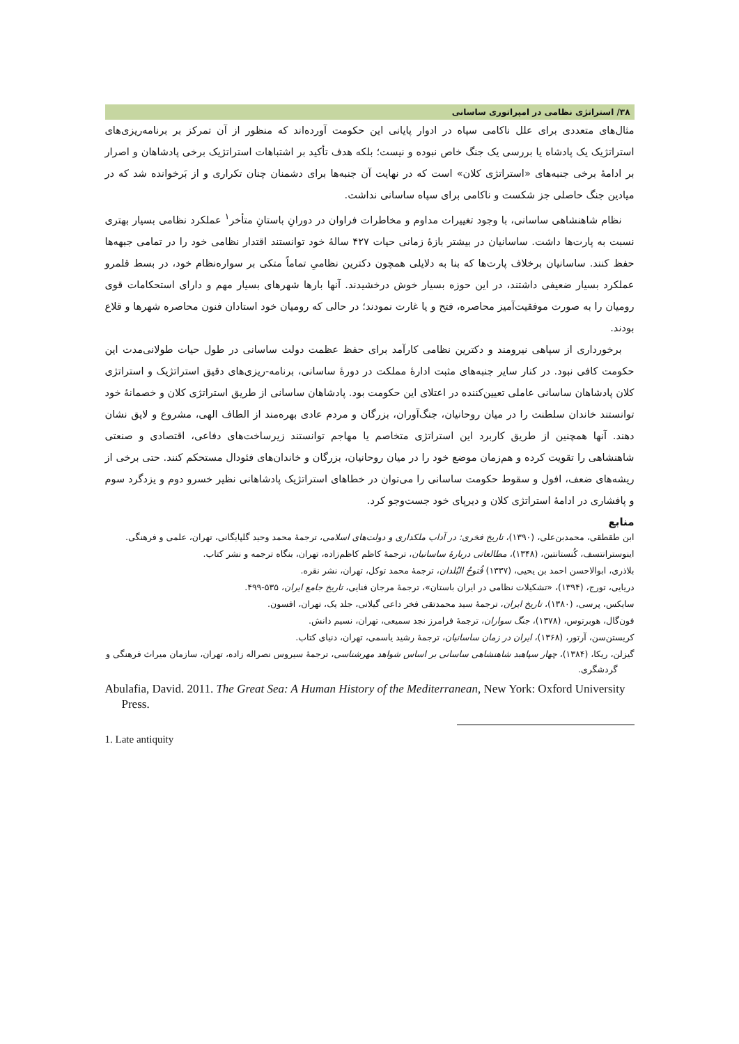۳۸/ استراتژی نظامی در امپراتوری ساسانی
مثال‌های متعددی برای علل ناکامی سپاه در ادوار پایانی این حکومت آورده‌اند که منظور از آن تمرکز بر برنامه‌ریزی‌های استراتژیک یک پادشاه یا بررسی یک جنگ خاص نبوده و نیست؛ بلکه هدف تأکید بر اشتباهات استراتژیک برخی پادشاهان و اصرار بر ادامۀ برخی جنبه‌های «استراتژی کلان» است که در نهایت آن جنبه‌ها برای دشمنان چنان تکراری و از بَرخوانده شد که در میادین جنگ حاصلی جز شکست و ناکامی برای سپاه ساسانی نداشت.
نظام شاهنشاهی ساسانی، با وجود تغییرات مداوم و مخاطرات فراوان در دورانِ باستانِ متأخر<sup>۱</sup> عملکرد نظامی بسیار بهتری نسبت به پارت‌ها داشت. ساسانیان در بیشتر بازۀ زمانی حیات ۴۲۷ سالۀ خود توانستند اقتدار نظامی خود را در تمامی جبهه‌ها حفظ کنند. ساسانیان برخلاف پارت‌ها که بنا به دلایلی همچون دکترین نظامیِ تماماً متکی بر سواره‌نظام خود، در بسط قلمرو عملکرد بسیار ضعیفی داشتند، در این حوزه بسیار خوش درخشیدند. آنها بارها شهرهای بسیار مهم و دارای استحکامات قوی رومیان را به صورت موفقیت‌آمیز محاصره، فتح و یا غارت نمودند؛ در حالی که رومیان خود استادان فنون محاصره شهرها و قلاع بودند.
برخورداری از سپاهی نیرومند و دکترین نظامی کارآمد برای حفظ عظمت دولت ساسانی در طول حیات طولانی‌مدت این حکومت کافی نبود. در کنار سایر جنبه‌های مثبت ادارۀ مملکت در دورۀ ساسانی، برنامه-ریزی‌های دقیق استراتژیک و استراتژی کلان پادشاهان ساسانی عاملی تعیین‌کننده در اعتلای این حکومت بود. پادشاهان ساسانی از طریق استراتژی کلان و خصمانۀ خود توانستند خاندان سلطنت را در میان روحانیان، جنگ‌آوران، بزرگان و مردم عادی بهره‌مند از الطاف الهی، مشروع و لایق نشان دهند. آنها همچنین از طریق کاربرد این استراتژی متخاصم یا مهاجم توانستند زیرساخت‌های دفاعی، اقتصادی و صنعتی شاهنشاهی را تقویت کرده و هم‌زمان موضع خود را در میان روحانیان، بزرگان و خاندان‌های فئودال مستحکم کنند. حتی برخی از ریشه‌های ضعف، افول و سقوط حکومت ساسانی را می‌توان در خطاهای استراتژیک پادشاهانی نظیر خسرو دوم و یزدگرد سوم و پافشاری در ادامۀ استراتژی کلان و دیرپای خود جست‌وجو کرد.
منابع
ابن طقطقی، محمدبن‌علی، (۱۳۹۰)، تاریخ فخری: در آداب ملکداری و دولت‌های اسلامی، ترجمۀ محمد وحید گلپایگانی، تهران، علمی و فرهنگی.
اینوسترانتسف، کُنستانتین، (۱۳۴۸)، مطالعاتی دربارۀ ساسانیان، ترجمۀ کاظم کاظم‌زاده، تهران، بنگاه ترجمه و نشر کتاب.
بلاذری، ابوالاحسن احمد بن یحیی، (۱۳۳۷) فُتوحُ البُلدان، ترجمۀ محمد توکل، تهران، نشر نقره.
دریایی، تورج، (۱۳۹۴)، «تشکیلات نظامی در ایران باستان»، ترجمۀ مرجان فنایی، تاریخ جامع ایران، ۵۳۵-۴۹۹.
سایکس، پرسی، (۱۳۸۰)، تاریخ ایران، ترجمۀ سید محمدتقی فخر داعی گیلانی، جلد یک، تهران، افسون.
فون‌گال، هوبرتوس، (۱۳۷۸)، جنگ سواران، ترجمۀ فرامرز نجد سمیعی، تهران، نسیم دانش.
کریستن‌سن، آرتور، (۱۳۶۸)، ایران در زمان ساسانیان، ترجمۀ رشید یاسمی، تهران، دنیای کتاب.
گیزلن، ریکا، (۱۳۸۴)، چهار سپاهبد شاهنشاهی ساسانی بر اساس شواهد مهرشناسی، ترجمۀ سیروس نصراله زاده، تهران، سازمان میراث فرهنگی و گردشگری.
Abulafia, David. 2011. The Great Sea: A Human History of the Mediterranean, New York: Oxford University Press.
1. Late antiquity